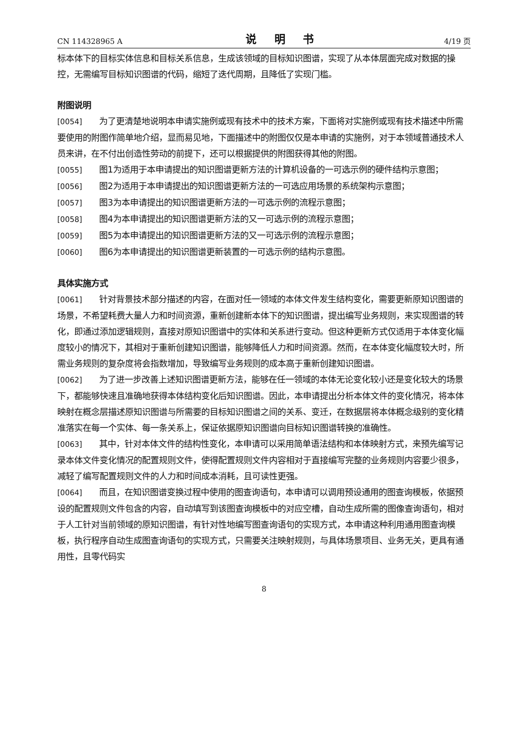CN 114328965 A 说 明 书 4/19 页
标本体下的目标实体信息和目标关系信息，生成该领域的目标知识图谱，实现了从本体层面完成对数据的操控，无需编写目标知识图谱的代码，缩短了迭代周期，且降低了实现门槛。
附图说明
[0054] 为了更清楚地说明本申请实施例或现有技术中的技术方案，下面将对实施例或现有技术描述中所需要使用的附图作简单地介绍，显而易见地，下面描述中的附图仅仅是本申请的实施例，对于本领域普通技术人员来讲，在不付出创造性劳动的前提下，还可以根据提供的附图获得其他的附图。
[0055] 图1为适用于本申请提出的知识图谱更新方法的计算机设备的一可选示例的硬件结构示意图；
[0056] 图2为适用于本申请提出的知识图谱更新方法的一可选应用场景的系统架构示意图；
[0057] 图3为本申请提出的知识图谱更新方法的一可选示例的流程示意图；
[0058] 图4为本申请提出的知识图谱更新方法的又一可选示例的流程示意图；
[0059] 图5为本申请提出的知识图谱更新方法的又一可选示例的流程示意图；
[0060] 图6为本申请提出的知识图谱更新装置的一可选示例的结构示意图。
具体实施方式
[0061] 针对背景技术部分描述的内容，在面对任一领域的本体文件发生结构变化，需要更新原知识图谱的场景，不希望耗费大量人力和时间资源，重新创建新本体下的知识图谱，提出编写业务规则，来实现图谱的转化，即通过添加逻辑规则，直接对原知识图谱中的实体和关系进行变动。但这种更新方式仅适用于本体变化幅度较小的情况下，其相对于重新创建知识图谱，能够降低人力和时间资源。然而，在本体变化幅度较大时，所需业务规则的复杂度将会指数增加，导致编写业务规则的成本高于重新创建知识图谱。
[0062] 为了进一步改善上述知识图谱更新方法，能够在任一领域的本体无论变化较小还是变化较大的场景下，都能够快速且准确地获得本体结构变化后知识图谱。因此，本申请提出分析本体文件的变化情况，将本体映射在概念层描述原知识图谱与所需要的目标知识图谱之间的关系、变迁，在数据层将本体概念级别的变化精准落实在每一个实体、每一条关系上，保证依据原知识图谱向目标知识图谱转换的准确性。
[0063] 其中，针对本体文件的结构性变化，本申请可以采用简单语法结构和本体映射方式，来预先编写记录本体文件变化情况的配置规则文件，使得配置规则文件内容相对于直接编写完整的业务规则内容要少很多，减轻了编写配置规则文件的人力和时间成本消耗，且可读性更强。
[0064] 而且，在知识图谱变换过程中使用的图查询语句，本申请可以调用预设通用的图查询模板，依据预设的配置规则文件包含的内容，自动填写到该图查询模板中的对应空槽，自动生成所需的图像查询语句，相对于人工针对当前领域的原知识图谱，有针对性地编写图查询语句的实现方式，本申请这种利用通用图查询模板，执行程序自动生成图查询语句的实现方式，只需要关注映射规则，与具体场景项目、业务无关，更具有通用性，且零代码实
8